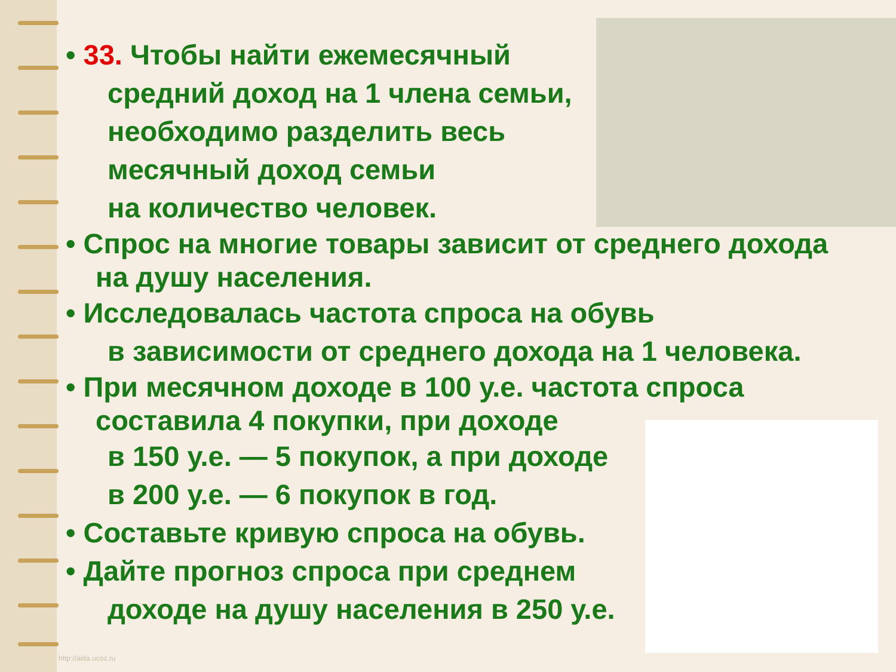• 33. Чтобы найти ежемесячный
средний доход на 1 члена семьи,
необходимо разделить весь
месячный доход семьи
на количество человек.
• Спрос на многие товары зависит от среднего дохода на душу населения.
• Исследовалась частота спроса на обувь
в зависимости от среднего дохода на 1 человека.
• При месячном доходе в 100 у.е. частота спроса составила 4 покупки, при доходе
в 150 у.е. — 5 покупок, а при доходе
в 200 у.е. — 6 покупок в год.
• Составьте кривую спроса на обувь.
• Дайте прогноз спроса при среднем
доходе на душу населения в 250 у.е.
http://aida.ucoz.ru